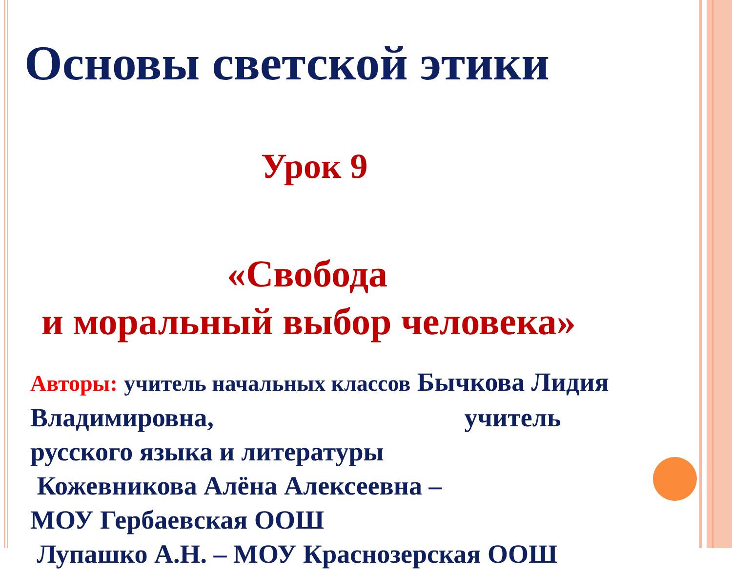Основы светской этики
Урок 9
«Свобода
и моральный выбор человека»
Авторы: учитель начальных классов Бычкова Лидия Владимировна, учитель
русского языка и литературы
Кожевникова Алёна Алексеевна –
МОУ Гербаевская ООШ
Лупашко А.Н. – МОУ Краснозерская ООШ